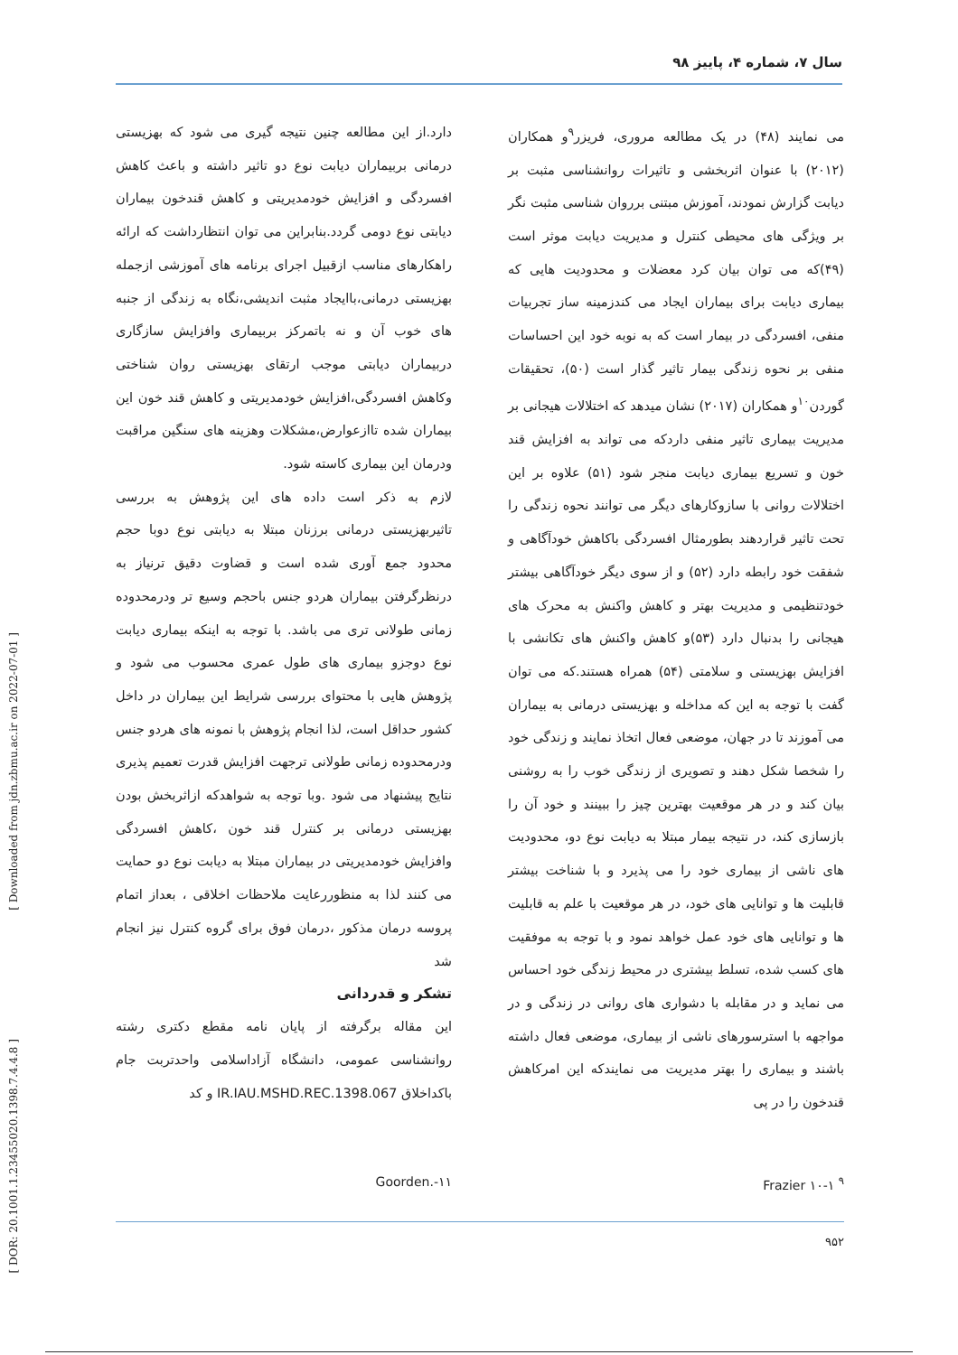سال ۷، شماره ۴، پاییز ۹۸
می نمایند (۴۸) در یک مطالعه مروری، فریزر<sup>۹</sup>و همکاران (۲۰۱۲) با عنوان اثربخشی و تاثیرات روانشناسی مثبت بر دیابت گزارش نمودند، آموزش مبتنی برروان شناسی مثبت نگر بر ویژگی های محیطی کنترل و مدیریت دیابت موثر است (۴۹)که می توان بیان کرد معضلات و محدودیت هایی که بیماری دیابت برای بیماران ایجاد می کندزمینه ساز تجربیات منفی، افسردگی در بیمار است که به نوبه خود این احساسات منفی بر نحوه زندگی بیمار تاثیر گذار است (۵۰)، تحقیقات گوردن<sup>۱۰</sup>و همکاران (۲۰۱۷) نشان میدهد که اختلالات هیجانی بر مدیریت بیماری تاثیر منفی داردکه می تواند به افزایش قند خون و تسریع بیماری دیابت منجر شود (۵۱) علاوه بر این اختلالات روانی با سازوکارهای دیگر می توانند نحوه زندگی را تحت تاثیر قراردهند بطورمثال افسردگی باکاهش خودآگاهی و شفقت خود رابطه دارد (۵۲) و از سوی دیگر خودآگاهی بیشتر خودتنظیمی و مدیریت بهتر و کاهش واکنش به محرک های هیجانی را بدنبال دارد (۵۳)و کاهش واکنش های تکانشی با افزایش بهزیستی و سلامتی (۵۴) همراه هستند.که می توان گفت با توجه به این که مداخله و بهزیستی درمانی به بیماران می آموزند تا در جهان، موضعی فعال اتخاذ نمایند و زندگی خود را شخصا شکل دهند و تصویری از زندگی خوب را به روشنی بیان کند و در هر موقعیت بهترین چیز را ببینند و خود آن را بازسازی کند، در نتیجه بیمار مبتلا به دیابت نوع دو، محدودیت های ناشی از بیماری خود را می پذیرد و با شناخت بیشتر قابلیت ها و توانایی های خود، در هر موقعیت با علم به قابلیت ها و توانایی های خود عمل خواهد نمود و با توجه به موفقیت های کسب شده، تسلط بیشتری در محیط زندگی خود احساس می نماید و در مقابله با دشواری های روانی در زندگی و در مواجهه با استرسورهای ناشی از بیماری، موضعی فعال داشته باشند و بیماری را بهتر مدیریت می نمایندکه این امرکاهش قندخون را در پی
دارد.از این مطالعه چنین نتیجه گیری می شود که بهزیستی درمانی بربیماران دیابت نوع دو تاثیر داشته و باعث کاهش افسردگی و افزایش خودمدیریتی و کاهش قندخون بیماران دیابتی نوع دومی گردد.بنابراین می توان انتظارداشت که ارائه راهکارهای مناسب ازقبیل اجرای برنامه های آموزشی ازجمله بهزیستی درمانی،باایجاد مثبت اندیشی،نگاه به زندگی از جنبه های خوب آن و نه باتمرکز بربیماری وافزایش سازگاری دربیماران دیابتی موجب ارتقای بهزیستی روان شناختی وکاهش افسردگی،افزایش خودمدیریتی و کاهش قند خون این بیماران شده تاازعوارض،مشکلات وهزینه های سنگین مراقبت ودرمان این بیماری کاسته شود.
لازم به ذکر است داده های این پژوهش به بررسی تاثیربهزیستی درمانی برزنان مبتلا به دیابتی نوع دوبا حجم محدود جمع آوری شده است و قضاوت دقیق ترنیاز به درنظرگرفتن بیماران هردو جنس باحجم وسیع تر ودرمحدوده زمانی طولانی تری می باشد. با توجه به اینکه بیماری دیابت نوع دوجزو بیماری های طول عمری محسوب می شود و پژوهش هایی با محتوای بررسی شرایط این بیماران در داخل کشور حداقل است، لذا انجام پژوهش با نمونه های هردو جنس ودرمحدوده زمانی طولانی ترجهت افزایش قدرت تعمیم پذیری نتایج پیشنهاد می شود .وبا توجه به شواهدکه ازاثربخش بودن بهزیستی درمانی بر کنترل قند خون ،کاهش افسردگی وافزایش خودمدیریتی در بیماران مبتلا به دیابت نوع دو حمایت می کنند لذا به منظوررعایت ملاحظات اخلاقی ، بعداز اتمام پروسه درمان مذکور ،درمان فوق برای گروه کنترل نیز انجام شد
تشکر و قدردانی
این مقاله برگرفته از پایان نامه مقطع دکتری رشته روانشناسی عمومی، دانشگاه آزاداسلامی واحدتربت جام باکداخلاق IR.IAU.MSHD.REC.1398.067 و کد
<sup>۹</sup> Frazier ۱۰-۱ ۱۱-.Goorden
۹۵۲
[ Downloaded from jdn.zbmu.ac.ir on 2022-07-01 ]
[ DOR: 20.1001.1.23455020.1398.7.4.4.8 ]